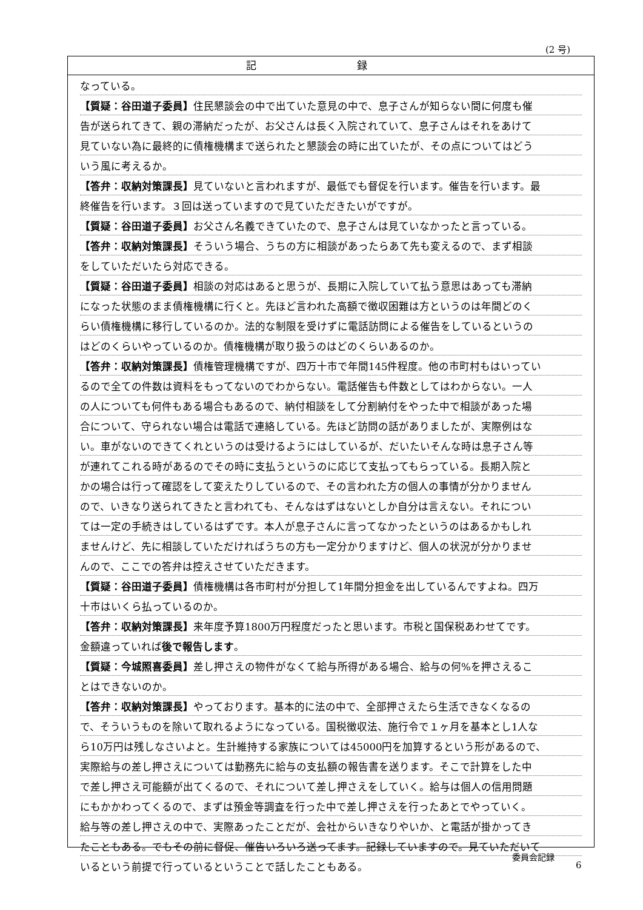(2 号)
記 録
なっている。
【質疑：谷田道子委員】住民懇談会の中で出ていた意見の中で、息子さんが知らない間に何度も催
告が送られてきて、親の滞納だったが、お父さんは長く入院されていて、息子さんはそれをあけて
見ていない為に最終的に債権機構まで送られたと懇談会の時に出ていたが、その点についてはどう
いう風に考えるか。
【答弁：収納対策課長】見ていないと言われますが、最低でも督促を行います。催告を行います。最
終催告を行います。３回は送っていますので見ていただきたいがですが。
【質疑：谷田道子委員】お父さん名義できていたので、息子さんは見ていなかったと言っている。
【答弁：収納対策課長】そういう場合、うちの方に相談があったらあて先も変えるので、まず相談
をしていただいたら対応できる。
【質疑：谷田道子委員】相談の対応はあると思うが、長期に入院していて払う意思はあっても滞納
になった状態のまま債権機構に行くと。先ほど言われた高額で徴収困難は方というのは年間どのく
らい債権機構に移行しているのか。法的な制限を受けずに電話訪問による催告をしているというの
はどのくらいやっているのか。債権機構が取り扱うのはどのくらいあるのか。
【答弁：収納対策課長】債権管理機構ですが、四万十市で年間145件程度。他の市町村もはいってい
るので全ての件数は資料をもってないのでわからない。電話催告も件数としてはわからない。一人
の人についても何件もある場合もあるので、納付相談をして分割納付をやった中で相談があった場
合について、守られない場合は電話で連絡している。先ほど訪問の話がありましたが、実際例はな
い。車がないのできてくれというのは受けるようにはしているが、だいたいそんな時は息子さん等
が連れてこれる時があるのでその時に支払うというのに応じて支払ってもらっている。長期入院と
かの場合は行って確認をして変えたりしているので、その言われた方の個人の事情が分かりません
ので、いきなり送られてきたと言われても、そんなはずはないとしか自分は言えない。それについ
ては一定の手続きはしているはずです。本人が息子さんに言ってなかったというのはあるかもしれ
ませんけど、先に相談していただければうちの方も一定分かりますけど、個人の状況が分かりませ
んので、ここでの答弁は控えさせていただきます。
【質疑：谷田道子委員】債権機構は各市町村が分担して1年間分担金を出しているんですよね。四万
十市はいくら払っているのか。
【答弁：収納対策課長】来年度予算1800万円程度だったと思います。市税と国保税あわせてです。
金額違っていれば後で報告します。
【質疑：今城照喜委員】差し押さえの物件がなくて給与所得がある場合、給与の何%を押さえるこ
とはできないのか。
【答弁：収納対策課長】やっております。基本的に法の中で、全部押さえたら生活できなくなるの
で、そういうものを除いて取れるようになっている。国税徴収法、施行令で１ヶ月を基本とし1人な
ら10万円は残しなさいよと。生計維持する家族については45000円を加算するという形があるので、
実際給与の差し押さえについては勤務先に給与の支払額の報告書を送ります。そこで計算をした中
で差し押さえ可能額が出てくるので、それについて差し押さえをしていく。給与は個人の信用問題
にもかかわってくるので、まずは預金等調査を行った中で差し押さえを行ったあとでやっていく。
給与等の差し押さえの中で、実際あったことだが、会社からいきなりやいか、と電話が掛かってき
たこともある。でもその前に督促、催告いろいろ送ってます。記録していますので。見ていただいて
いるという前提で行っているということで話したこともある。
委員会記録
6